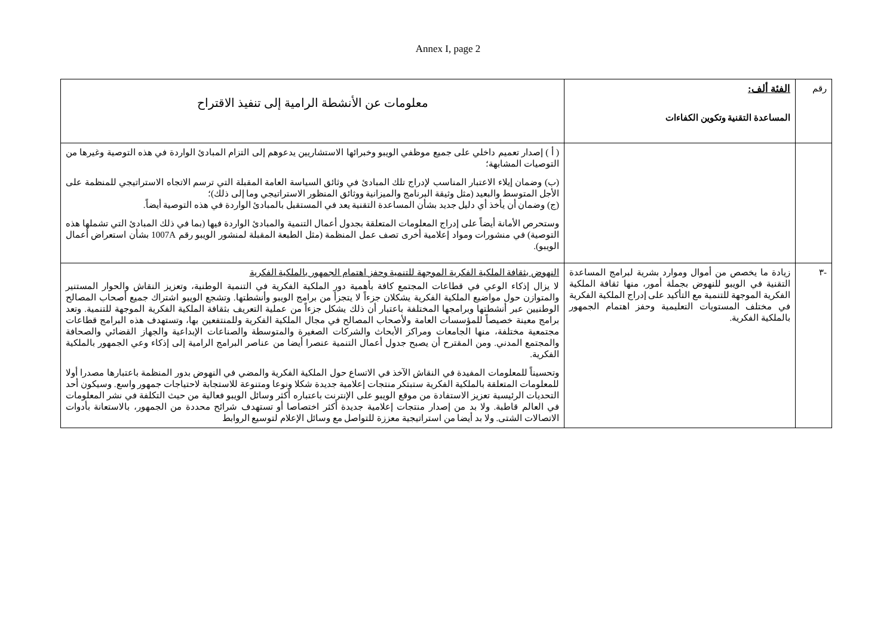Annex I, page 2
| رقم | الفئة ألف: المساعدة التقنية وتكوين الكفاءات | معلومات عن الأنشطة الرامية إلى تنفيذ الاقتراح |
| | | ( أ ) إصدار تعميم داخلي على جميع موظفي الويبو وخبرائها الاستشاريين يدعوهم إلى التزام المبادئ الواردة في هذه التوصية وغيرها من التوصيات المشابهة؛ (ب) وضمان إيلاء الاعتبار المناسب لإدراج تلك المبادئ في وثائق السياسة العامة المقبلة التي ترسم الاتجاه الاستراتيجي للمنظمة على الأجل المتوسط والبعيد (مثل وثيقة البرنامج والميزانية ووثائق المنظور الاستراتيجي وما إلى ذلك)؛ (ج) وضمان أن يأخذ أي دليل جديد بشأن المساعدة التقنية يعد في المستقبل بالمبادئ الواردة في هذه التوصية أيضاً. وستحرص الأمانة أيضاً على إدراج المعلومات المتعلقة بجدول أعمال التنمية والمبادئ الواردة فيها (بما في ذلك المبادئ التي تشملها هذه التوصية) في منشورات ومواد إعلامية أخرى تصف عمل المنظمة (مثل الطبعة المقبلة لمنشور الويبو رقم 1007A بشأن استعراض أعمال الويبو). |
| -٣ | زيادة ما يخصص من أموال وموارد بشرية لبرامج المساعدة التقنية في الويبو للنهوض بجملة أمور، منها ثقافة الملكية الفكرية الموجهة للتنمية مع التأكيد على إدراج الملكية الفكرية في مختلف المستويات التعليمية وحفز اهتمام الجمهور بالملكية الفكرية. | النهوض بثقافة الملكية الفكرية الموجهة للتنمية وحفز اهتمام الجمهور بالملكية الفكرية لا يزال إذكاء الوعي في قطاعات المجتمع كافة بأهمية دور الملكية الفكرية في التنمية الوطنية، وتعزيز النقاش والحوار المستنير والمتوازن حول مواضيع الملكية الفكرية يشكلان جزءاً لا يتجزأ من برامج الويبو وأنشطتها. وتشجع الويبو اشتراك جميع أصحاب المصالح الوطنيين عبر أنشطتها وبرامجها المختلفة باعتبار أن ذلك يشكل جزءاً من عملية التعريف بثقافة الملكية الفكرية الموجهة للتنمية. وتعد برامج معينة خصيصاً للمؤسسات العامة ولأصحاب المصالح في مجال الملكية الفكرية وللمنتفعين بها، وتستهدف هذه البرامج قطاعات مجتمعية مختلفة، منها الجامعات ومراكز الأبحاث والشركات الصغيرة والمتوسطة والصناعات الإبداعية والجهاز القضائي والصحافة والمجتمع المدني. ومن المقترح أن يصبح جدول أعمال التنمية عنصرا أيضا من عناصر البرامج الرامية إلى إذكاء وعي الجمهور بالملكية الفكرية. وتحسيناً للمعلومات المفيدة في النقاش الآخذ في الاتساع حول الملكية الفكرية والمضي في النهوض بدور المنظمة باعتبارها مصدرا أولا للمعلومات المتعلقة بالملكية الفكرية ستبتكر منتجات إعلامية جديدة شكلا ونوعا ومتنوعة للاستجابة لاحتياجات جمهور واسع. وسيكون أحد التحديات الرئيسية تعزيز الاستفادة من موقع الويبو على الإنترنت باعتباره أكثر وسائل الويبو فعالية من حيث التكلفة في نشر المعلومات في العالم قاطبة. ولا بد من إصدار منتجات إعلامية جديدة أكثر اختصاصا أو تستهدف شرائح محددة من الجمهور، بالاستعانة بأدوات الاتصالات الشتى. ولا بد أيضا من استراتيجية معززة للتواصل مع وسائل الإعلام لتوسيع الروابط |